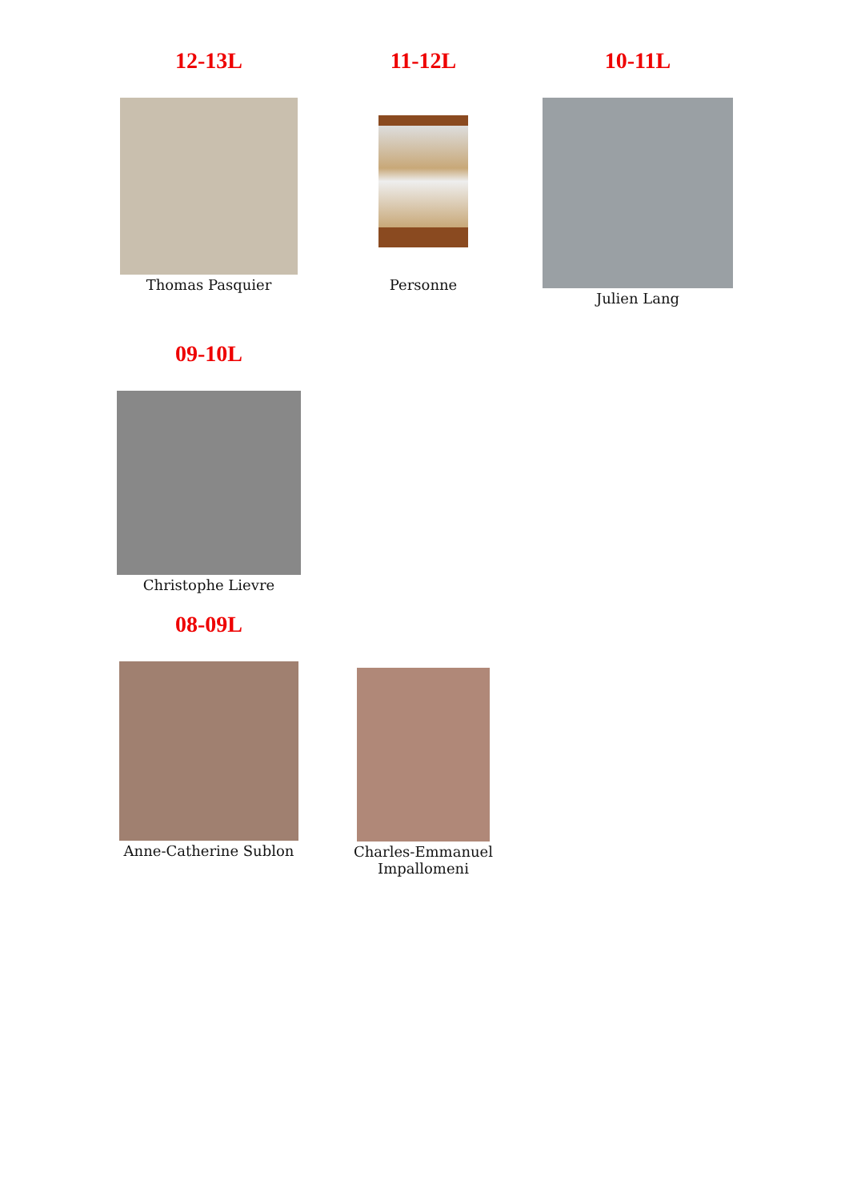12-13L
Thomas Pasquier
11-12L
Personne
10-11L
Julien Lang
09-10L
Christophe Lievre
08-09L
Anne-Catherine Sublon
Charles-Emmanuel
Impallomeni